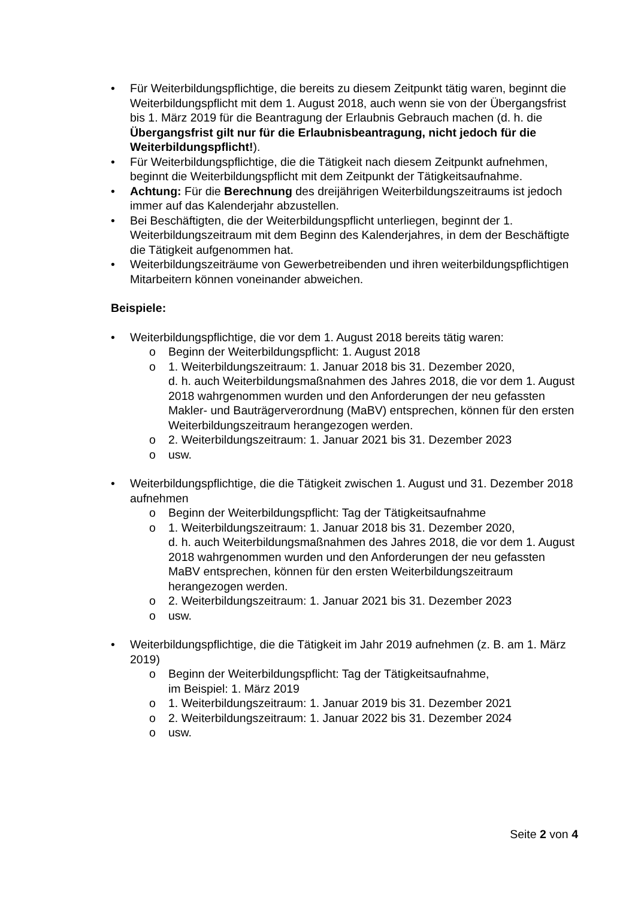• Für Weiterbildungspflichtige, die bereits zu diesem Zeitpunkt tätig waren, beginnt die Weiterbildungspflicht mit dem 1. August 2018, auch wenn sie von der Übergangsfrist bis 1. März 2019 für die Beantragung der Erlaubnis Gebrauch machen (d. h. die Übergangsfrist gilt nur für die Erlaubnisbeantragung, nicht jedoch für die Weiterbildungspflicht!).
• Für Weiterbildungspflichtige, die die Tätigkeit nach diesem Zeitpunkt aufnehmen, beginnt die Weiterbildungspflicht mit dem Zeitpunkt der Tätigkeitsaufnahme.
• Achtung: Für die Berechnung des dreijährigen Weiterbildungszeitraums ist jedoch immer auf das Kalenderjahr abzustellen.
• Bei Beschäftigten, die der Weiterbildungspflicht unterliegen, beginnt der 1. Weiterbildungszeitraum mit dem Beginn des Kalenderjahres, in dem der Beschäftigte die Tätigkeit aufgenommen hat.
• Weiterbildungszeiträume von Gewerbetreibenden und ihren weiterbildungspflichtigen Mitarbeitern können voneinander abweichen.
Beispiele:
• Weiterbildungspflichtige, die vor dem 1. August 2018 bereits tätig waren:
o Beginn der Weiterbildungspflicht: 1. August 2018
o 1. Weiterbildungszeitraum: 1. Januar 2018 bis 31. Dezember 2020,
d. h. auch Weiterbildungsmaßnahmen des Jahres 2018, die vor dem 1. August 2018 wahrgenommen wurden und den Anforderungen der neu gefassten Makler- und Bauträgerverordnung (MaBV) entsprechen, können für den ersten Weiterbildungszeitraum herangezogen werden.
o 2. Weiterbildungszeitraum: 1. Januar 2021 bis 31. Dezember 2023
o usw.
• Weiterbildungspflichtige, die die Tätigkeit zwischen 1. August und 31. Dezember 2018 aufnehmen
o Beginn der Weiterbildungspflicht: Tag der Tätigkeitsaufnahme
o 1. Weiterbildungszeitraum: 1. Januar 2018 bis 31. Dezember 2020,
d. h. auch Weiterbildungsmaßnahmen des Jahres 2018, die vor dem 1. August 2018 wahrgenommen wurden und den Anforderungen der neu gefassten MaBV entsprechen, können für den ersten Weiterbildungszeitraum herangezogen werden.
o 2. Weiterbildungszeitraum: 1. Januar 2021 bis 31. Dezember 2023
o usw.
• Weiterbildungspflichtige, die die Tätigkeit im Jahr 2019 aufnehmen (z. B. am 1. März 2019)
o Beginn der Weiterbildungspflicht: Tag der Tätigkeitsaufnahme,
im Beispiel: 1. März 2019
o 1. Weiterbildungszeitraum: 1. Januar 2019 bis 31. Dezember 2021
o 2. Weiterbildungszeitraum: 1. Januar 2022 bis 31. Dezember 2024
o usw.
Seite 2 von 4